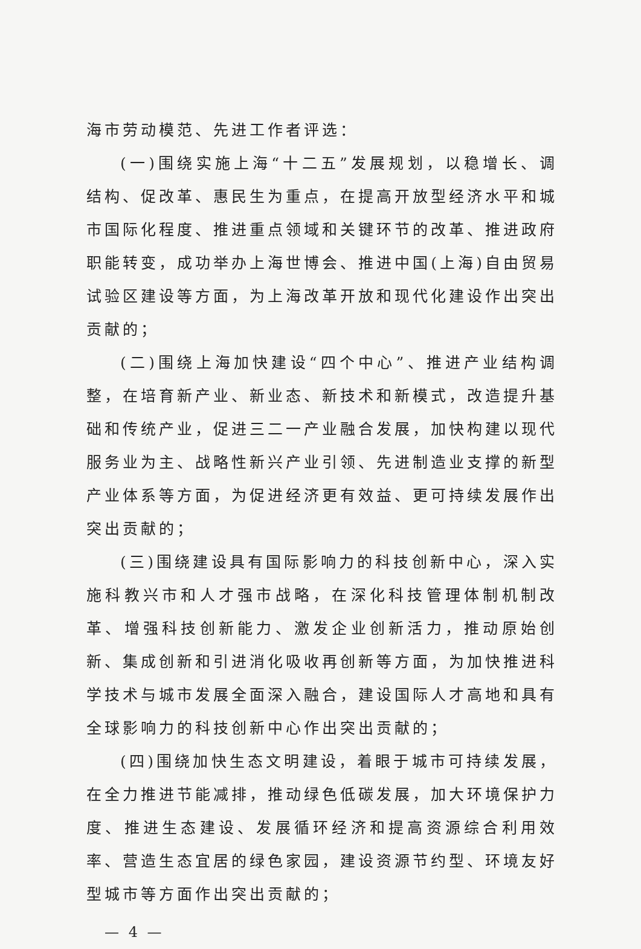海市劳动模范、先进工作者评选：
(一)围绕实施上海“十二五”发展规划，以稳增长、调结构、促改革、惠民生为重点，在提高开放型经济水平和城市国际化程度、推进重点领域和关键环节的改革、推进政府职能转变，成功举办上海世博会、推进中国(上海)自由贸易试验区建设等方面，为上海改革开放和现代化建设作出突出贡献的；
(二)围绕上海加快建设“四个中心”、推进产业结构调整，在培育新产业、新业态、新技术和新模式，改造提升基础和传统产业，促进三二一产业融合发展，加快构建以现代服务业为主、战略性新兴产业引领、先进制造业支撑的新型产业体系等方面，为促进经济更有效益、更可持续发展作出突出贡献的；
(三)围绕建设具有国际影响力的科技创新中心，深入实施科教兴市和人才强市战略，在深化科技管理体制机制改革、增强科技创新能力、激发企业创新活力，推动原始创新、集成创新和引进消化吸收再创新等方面，为加快推进科学技术与城市发展全面深入融合，建设国际人才高地和具有全球影响力的科技创新中心作出突出贡献的；
(四)围绕加快生态文明建设，着眼于城市可持续发展，在全力推进节能减排，推动绿色低碳发展，加大环境保护力度、推进生态建设、发展循环经济和提高资源综合利用效率、营造生态宜居的绿色家园，建设资源节约型、环境友好型城市等方面作出突出贡献的；
— 4 —